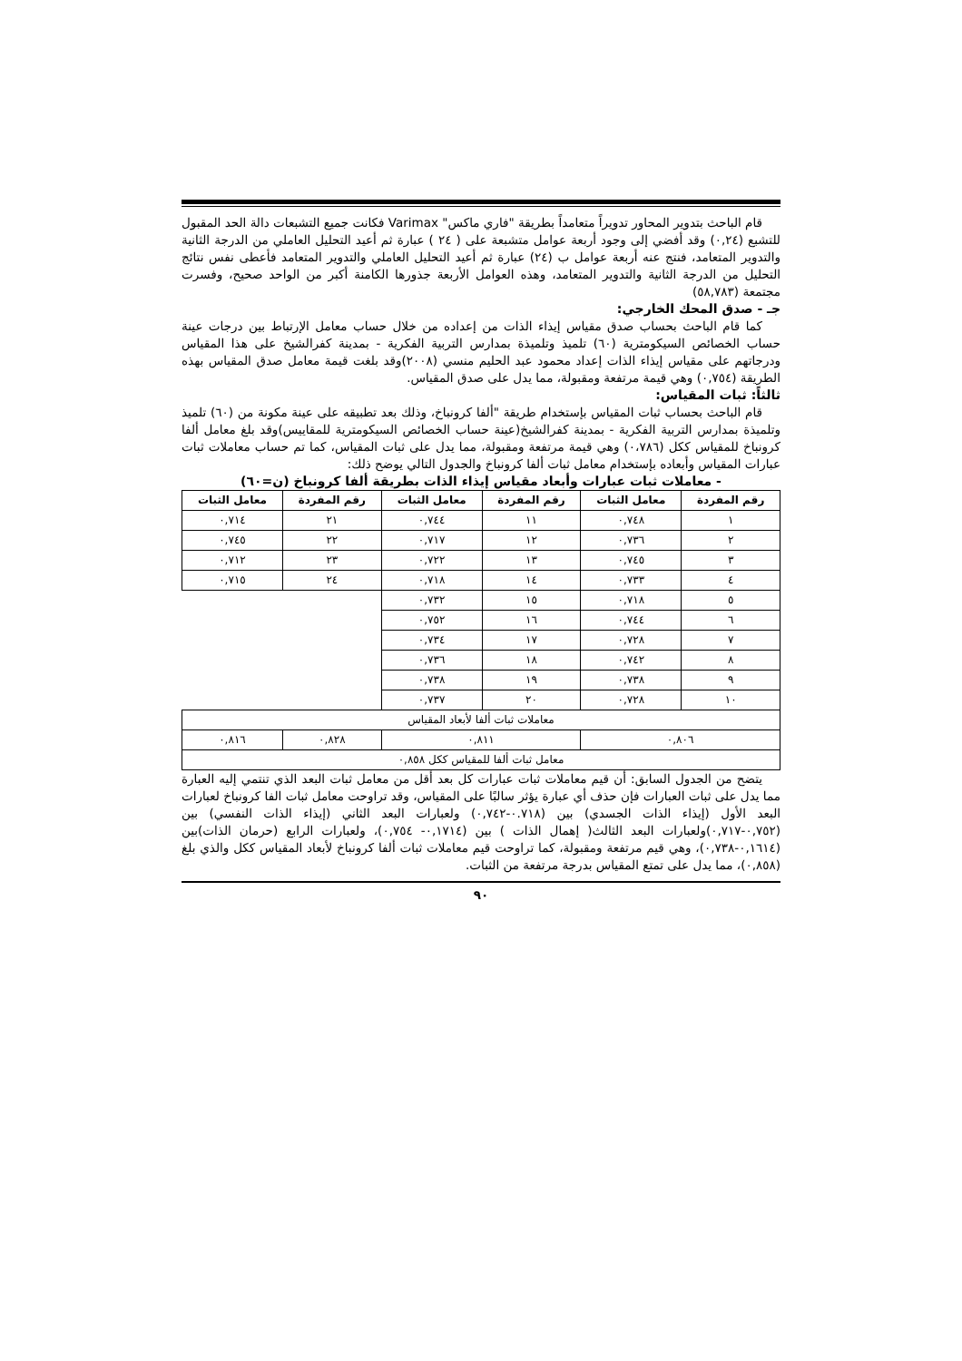قام الباحث بتدوير المحاور تدويراً متعامداً بطريقة "فاري ماكس" Varimax فكانت جميع التشبعات دالة الحد المقبول للتشبع (٠,٢٤) وقد أفضي إلى وجود أربعة عوامل متشبعة على ( ٢٤ ) عبارة ثم أعيد التحليل العاملي من الدرجة الثانية والتدوير المتعامد، فنتج عنه أربعة عوامل ب (٢٤) عبارة ثم أعيد التحليل العاملي والتدوير المتعامد فأعطى نفس نتائج التحليل من الدرجة الثانية والتدوير المتعامد، وهذه العوامل الأربعة جذورها الكامنة أكبر من الواحد صحيح، وفسرت مجتمعة (٥٨,٧٨٣)
جـ - صدق المحك الخارجي:
كما قام الباحث بحساب صدق مقياس إيذاء الذات من إعداده من خلال حساب معامل الإرتباط بين درجات عينة حساب الخصائص السيكومترية (٦٠) تلميذ وتلميذة بمدارس التربية الفكرية - بمدينة كفرالشيخ على هذا المقياس ودرجاتهم على مقياس إيذاء الذات إعداد محمود عبد الحليم منسي (٢٠٠٨)وقد بلغت قيمة معامل صدق المقياس بهذه الطريقة (٠,٧٥٤) وهي قيمة مرتفعة ومقبولة، مما يدل على صدق المقياس.
ثالثاً: ثبات المقياس:
قام الباحث بحساب ثبات المقياس بإستخدام طريقة "ألفا كرونباخ، وذلك بعد تطبيقه على عينة مكونة من (٦٠) تلميذ وتلميذة بمدارس التربية الفكرية - بمدينة كفرالشيخ(عينة حساب الخصائص السيكومترية للمقاييس)وقد بلغ معامل ألفا كرونباخ للمقياس ككل (٠،٧٨٦) وهي قيمة مرتفعة ومقبولة، مما يدل على ثبات المقياس، كما تم حساب معاملات ثبات عبارات المقياس وأبعاده بإستخدام معامل ثبات ألفا كرونباخ والجدول التالي يوضح ذلك:
- معاملات ثبات عبارات وأبعاد مقياس إيذاء الذات بطريقة ألفا كرونباخ (ن=٦٠)
| رقم المفردة | معامل الثبات | رقم المفردة | معامل الثبات | رقم المفردة | معامل الثبات |
| --- | --- | --- | --- | --- | --- |
| ١ | ٠,٧٤٨ | ١١ | ٠,٧٤٤ | ٢١ | ٠,٧١٤ |
| ٢ | ٠,٧٣٦ | ١٢ | ٠,٧١٧ | ٢٢ | ٠,٧٤٥ |
| ٣ | ٠,٧٤٥ | ١٣ | ٠,٧٢٢ | ٢٣ | ٠,٧١٢ |
| ٤ | ٠,٧٣٣ | ١٤ | ٠,٧١٨ | ٢٤ | ٠,٧١٥ |
| ٥ | ٠,٧١٨ | ١٥ | ٠,٧٣٢ | | |
| ٦ | ٠,٧٤٤ | ١٦ | ٠,٧٥٢ | | |
| ٧ | ٠,٧٢٨ | ١٧ | ٠,٧٣٤ | | |
| ٨ | ٠,٧٤٢ | ١٨ | ٠,٧٣٦ | | |
| ٩ | ٠,٧٣٨ | ١٩ | ٠,٧٣٨ | | |
| ١٠ | ٠,٧٢٨ | ٢٠ | ٠,٧٣٧ | | |
| معاملات ثبات ألفا لأبعاد المقياس | | | | | |
| ٠,٨٠٦ | | ٠,٨١١ | | ٠,٨٢٨ | ٠,٨١٦ |
| معامل ثبات ألفا للمقياس ككل ٠,٨٥٨ | | | | | |
يتضح من الجدول السابق: أن قيم معاملات ثبات عبارات كل بعد أقل من معامل ثبات البعد الذي تنتمي إليه العبارة مما يدل على ثبات العبارات فإن حذف أي عبارة يؤثر سالبًا على المقياس، وقد تراوحت معامل ثبات الفا كرونباخ لعبارات البعد الأول (إيذاء الذات الجسدي) بين (٠.٧١٨-٠,٧٤٢) ولعبارات البعد الثاني (إيذاء الذات النفسي) بين (٠,٧٥٢-٠,٧١٧)ولعبارات البعد الثالث( إهمال الذات ) بين (٠,١٧١٤- ٠,٧٥٤)، ولعبارات الرابع (حرمان الذات)بين (٠,١٦١٤-٠,٧٣٨)، وهي قيم مرتفعة ومقبولة، كما تراوحت قيم معاملات ثبات ألفا كرونباخ لأبعاد المقياس ككل والذي بلغ (٠,٨٥٨)، مما يدل على تمتع المقياس بدرجة مرتفعة من الثبات.
٩٠